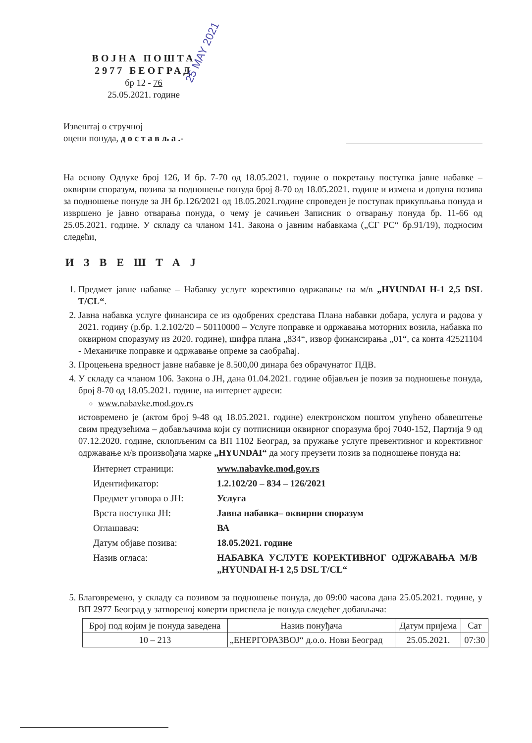ВОЈНА ПОШТА
2977 БЕОГРАД
бр 12 - 76
25.05.2021. године
25 MAY 2021
Извештај о стручној
оцени понуда, д о с т а в љ а .-
На основу Одлуке број 126, И бр. 7-70 од 18.05.2021. године о покретању поступка јавне набавке – оквирни споразум, позива за подношење понуда број 8-70 од 18.05.2021. године и измена и допуна позива за подношење понуде за ЈН бр.126/2021 од 18.05.2021.године спроведен је поступак прикупљања понуда и извршено је јавно отварања понуда, о чему је сачињен Записник о отварању понуда бр. 11-66 од 25.05.2021. године. У складу са чланом 141. Закона о јавним набавкама („СГ РС“ бр.91/19), подносим следећи,
ИЗВЕШТАЈ
1. Предмет јавне набавке – Набавку услуге корективно одржавање на м/в „HYUNDAI H-1 2,5 DSL T/CL“.
2. Јавна набавка услуге финансира се из одобрених средстава Плана набавки добара, услуга и радова у 2021. годину (р.бр. 1.2.102/20 – 50110000 – Услуге поправке и одржавања моторних возила, набавка по оквирном споразуму из 2020. године), шифра плана „834“, извор финансирања „01“, са конта 42521104 - Механичке поправке и одржавање опреме за саобраћај.
3. Процењена вредност јавне набавке је 8.500,00 динара без обрачунатог ПДВ.
4. У складу са чланом 106. Закона о ЈН, дана 01.04.2021. године објављен је позив за подношење понуда, број 8-70 од 18.05.2021. године, на интернет адреси:
www.nabavke.mod.gov.rs
истовремено је (актом број 9-48 од 18.05.2021. године) електронском поштом упућено обавештење свим предузећима – добављачима који су потписници оквирног споразума број 7040-152, Партија 9 од 07.12.2020. године, склопљеним са ВП 1102 Београд, за пружање услуге превентивног и корективног одржавање м/в произвођача марке „HYUNDAI“ да могу преузети позив за подношење понуда на:
| Интернет страници: | www.nabavke.mod.gov.rs |
| Идентификатор: | 1.2.102/20 – 834 – 126/2021 |
| Предмет уговора о ЈН: | Услуга |
| Врста поступка ЈН: | Јавна набавка– оквирни споразум |
| Оглашавач: | ВА |
| Датум објаве позива: | 18.05.2021. године |
| Назив огласа: | НАБАВКА УСЛУГЕ КОРЕКТИВНОГ ОДРЖАВАЊА М/В „HYUNDAI H-1 2,5 DSL T/CL“ |
5. Благовремено, у складу са позивом за подношење понуда, до 09:00 часова дана 25.05.2021. године, у ВП 2977 Београд у затвореној коверти приспела је понуда следећег добављача:
| Број под којим је понуда заведена | Назив понуђача | Датум пријема | Сат |
| 10 – 213 | „ЕНЕРГОРАЗВОЈ“ д.о.о. Нови Београд | 25.05.2021. | 07:30 |